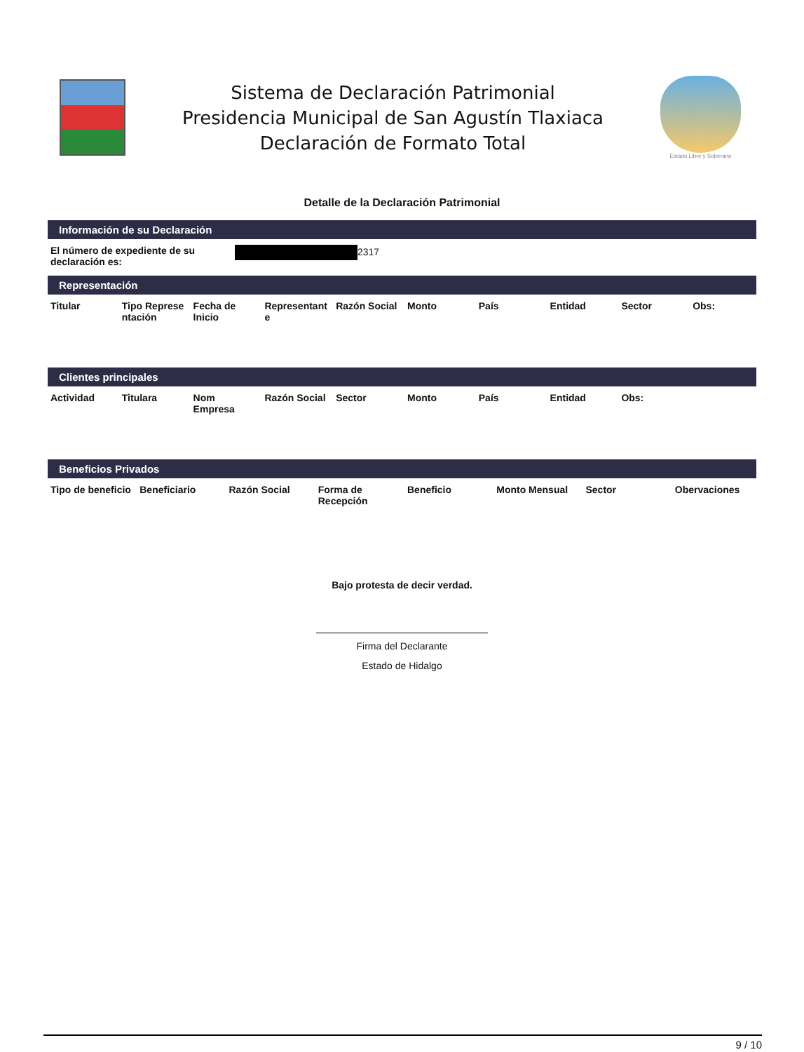Sistema de Declaración Patrimonial
Presidencia Municipal de San Agustín Tlaxiaca
Declaración de Formato Total
Estado Libre y Soberano
Detalle de la Declaración Patrimonial
Información de su Declaración
| El número de expediente de su declaración es: | 2317 |
Representación
| Titular | Tipo Represe ntación | Fecha de Inicio | Representant e | Razón Social | Monto | País | Entidad | Sector | Obs: |
| --- | --- | --- | --- | --- | --- | --- | --- | --- | --- |
Clientes principales
| Actividad | Titulara | Nom Empresa | Razón Social | Sector | Monto | País | Entidad | Obs: | |
| --- | --- | --- | --- | --- | --- | --- | --- | --- | --- |
Beneficios Privados
| Tipo de beneficio | Beneficiario | Razón Social | Forma de Recepción | Beneficio | Monto Mensual | Sector | Obervaciones |
| --- | --- | --- | --- | --- | --- | --- | --- |
Bajo protesta de decir verdad.
Firma del Declarante
Estado de Hidalgo
9 / 10